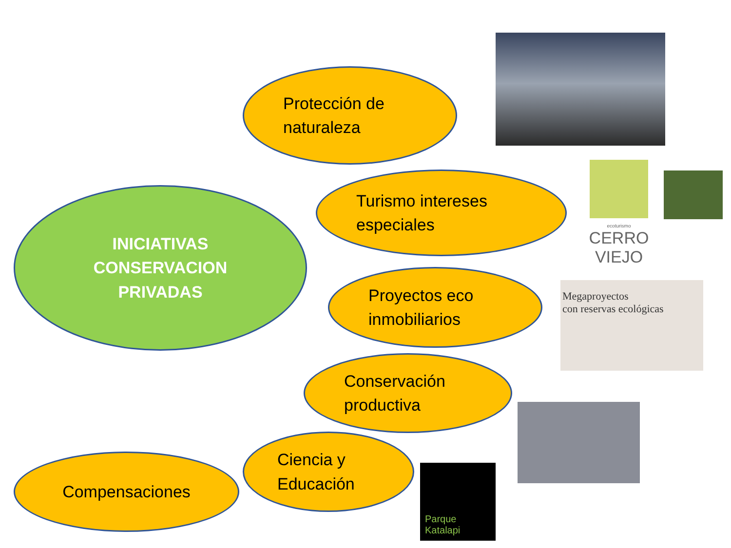INICIATIVAS
CONSERVACION
PRIVADAS
Protección de
naturaleza
Turismo intereses
especiales
ecoturismo
CERRO
VIEJO
Proyectos eco
inmobiliarios
Megaproyectos
con reservas ecológicas
Conservación
productiva
Ciencia y
Educación
Parque Katalapi
Compensaciones